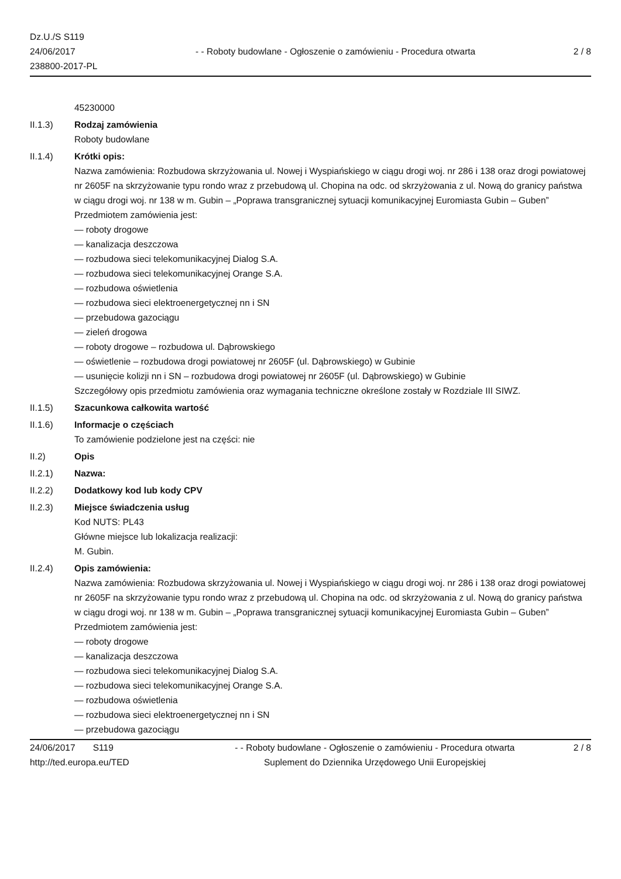Dz.U./S S119
24/06/2017
238800-2017-PL
- - Roboty budowlane - Ogłoszenie o zamówieniu - Procedura otwarta
2 / 8
45230000
II.1.3) Rodzaj zamówienia
Roboty budowlane
II.1.4) Krótki opis:
Nazwa zamówienia: Rozbudowa skrzyżowania ul. Nowej i Wyspiańskiego w ciągu drogi woj. nr 286 i 138 oraz drogi powiatowej nr 2605F na skrzyżowanie typu rondo wraz z przebudową ul. Chopina na odc. od skrzyżowania z ul. Nową do granicy państwa w ciągu drogi woj. nr 138 w m. Gubin – „Poprawa transgranicznej sytuacji komunikacyjnej Euromiasta Gubin – Guben”
Przedmiotem zamówienia jest:
— roboty drogowe
— kanalizacja deszczowa
— rozbudowa sieci telekomunikacyjnej Dialog S.A.
— rozbudowa sieci telekomunikacyjnej Orange S.A.
— rozbudowa oświetlenia
— rozbudowa sieci elektroenergetycznej nn i SN
— przebudowa gazociągu
— zieleń drogowa
— roboty drogowe – rozbudowa ul. Dąbrowskiego
— oświetlenie – rozbudowa drogi powiatowej nr 2605F (ul. Dąbrowskiego) w Gubinie
— usunięcie kolizji nn i SN – rozbudowa drogi powiatowej nr 2605F (ul. Dąbrowskiego) w Gubinie
Szczegółowy opis przedmiotu zamówienia oraz wymagania techniczne określone zostały w Rozdziale III SIWZ.
II.1.5) Szacunkowa całkowita wartość
II.1.6) Informacje o częściach
To zamówienie podzielone jest na części: nie
II.2) Opis
II.2.1) Nazwa:
II.2.2) Dodatkowy kod lub kody CPV
II.2.3) Miejsce świadczenia usług
Kod NUTS: PL43
Główne miejsce lub lokalizacja realizacji:
M. Gubin.
II.2.4) Opis zamówienia:
Nazwa zamówienia: Rozbudowa skrzyżowania ul. Nowej i Wyspiańskiego w ciągu drogi woj. nr 286 i 138 oraz drogi powiatowej nr 2605F na skrzyżowanie typu rondo wraz z przebudową ul. Chopina na odc. od skrzyżowania z ul. Nową do granicy państwa w ciągu drogi woj. nr 138 w m. Gubin – „Poprawa transgranicznej sytuacji komunikacyjnej Euromiasta Gubin – Guben”
Przedmiotem zamówienia jest:
— roboty drogowe
— kanalizacja deszczowa
— rozbudowa sieci telekomunikacyjnej Dialog S.A.
— rozbudowa sieci telekomunikacyjnej Orange S.A.
— rozbudowa oświetlenia
— rozbudowa sieci elektroenergetycznej nn i SN
— przebudowa gazociągu
24/06/2017 S119 - - Roboty budowlane - Ogłoszenie o zamówieniu - Procedura otwarta
2 / 8
http://ted.europa.eu/TED Suplement do Dziennika Urzędowego Unii Europejskiej